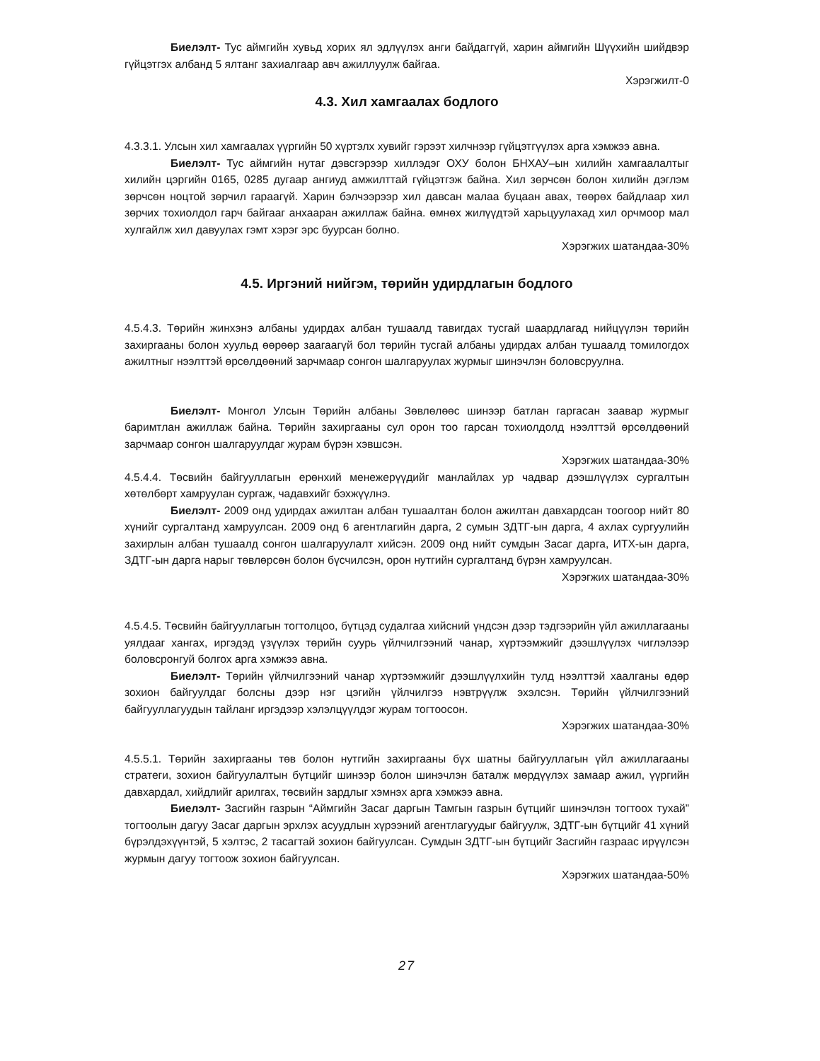Биелэлт- Тус аймгийн хувьд хорих ял эдлүүлэх анги байдаггүй, харин аймгийн Шүүхийн шийдвэр гүйцэтгэх албанд 5 ялтанг захиалгаар авч ажиллуулж байгаа.
Хэрэгжилт-0
4.3. Хил хамгаалах бодлого
4.3.3.1. Улсын хил хамгаалах үүргийн 50 хүртэлх хувийг гэрээт хилчнээр гүйцэтгүүлэх арга хэмжээ авна.
Биелэлт- Тус аймгийн нутаг дэвсгэрээр хиллэдэг ОХУ болон БНХАУ–ын хилийн хамгаалалтыг хилийн цэргийн 0165, 0285 дугаар ангиуд амжилттай гүйцэтгэж байна. Хил зөрчсөн болон хилийн дэглэм зөрчсөн ноцтой зөрчил гараагүй. Харин бэлчээрээр хил давсан малаа буцаан авах, төөрөх байдлаар хил зөрчих тохиолдол гарч байгааг анхааран ажиллаж байна. өмнөх жилүүдтэй харьцуулахад хил орчмоор мал хулгайлж хил давуулах гэмт хэрэг эрс буурсан болно.
Хэрэгжих шатандаа-30%
4.5. Иргэний нийгэм, төрийн удирдлагын бодлого
4.5.4.3. Төрийн жинхэнэ албаны удирдах албан тушаалд тавигдах тусгай шаардлагад нийцүүлэн төрийн захиргааны болон хуульд өөрөөр заагаагүй бол төрийн тусгай албаны удирдах албан тушаалд томилогдох ажилтныг нээлттэй өрсөлдөөний зарчмаар сонгон шалгаруулах журмыг шинэчлэн боловсруулна.
Биелэлт- Монгол Улсын Төрийн албаны Зөвлөлөөс шинээр батлан гаргасан заавар журмыг баримтлан ажиллаж байна. Төрийн захиргааны сул орон тоо гарсан тохиолдолд нээлттэй өрсөлдөөний зарчмаар сонгон шалгаруулдаг журам бүрэн хэвшсэн.
Хэрэгжих шатандаа-30%
4.5.4.4. Төсвийн байгууллагын ерөнхий менежерүүдийг манлайлах ур чадвар дээшлүүлэх сургалтын хөтөлбөрт хамруулан сургаж, чадавхийг бэхжүүлнэ.
Биелэлт- 2009 онд удирдах ажилтан албан тушаалтан болон ажилтан давхардсан тоогоор нийт 80 хүнийг сургалтанд хамруулсан. 2009 онд 6 агентлагийн дарга, 2 сумын ЗДТГ-ын дарга, 4 ахлах сургуулийн захирлын албан тушаалд сонгон шалгаруулалт хийсэн. 2009 онд нийт сумдын Засаг дарга, ИТХ-ын дарга, ЗДТГ-ын дарга нарыг төвлөрсөн болон бүсчилсэн, орон нутгийн сургалтанд бүрэн хамруулсан.
Хэрэгжих шатандаа-30%
4.5.4.5. Төсвийн байгууллагын тогтолцоо, бүтцэд судалгаа хийсний үндсэн дээр тэдгээрийн үйл ажиллагааны уялдааг хангах, иргэдэд үзүүлэх төрийн суурь үйлчилгээний чанар, хүртээмжийг дээшлүүлэх чиглэлээр боловсронгуй болгох арга хэмжээ авна.
Биелэлт- Төрийн үйлчилгээний чанар хүртээмжийг дээшлүүлхийн тулд нээлттэй хаалганы өдөр зохион байгуулдаг болсны дээр нэг цэгийн үйлчилгээ нэвтрүүлж эхэлсэн. Төрийн үйлчилгээний байгууллагуудын тайланг иргэдээр хэлэлцүүлдэг журам тогтоосон.
Хэрэгжих шатандаа-30%
4.5.5.1. Төрийн захиргааны төв болон нутгийн захиргааны бүх шатны байгууллагын үйл ажиллагааны стратеги, зохион байгуулалтын бүтцийг шинээр болон шинэчлэн баталж мөрдүүлэх замаар ажил, үүргийн давхардал, хийдлийг арилгах, төсвийн зардлыг хэмнэх арга хэмжээ авна.
Биелэлт- Засгийн газрын “Аймгийн Засаг даргын Тамгын газрын бүтцийг шинэчлэн тогтоох тухай” тогтоолын дагуу Засаг даргын эрхлэх асуудлын хүрээний агентлагуудыг байгуулж, ЗДТГ-ын бүтцийг 41 хүний бүрэлдэхүүнтэй, 5 хэлтэс, 2 тасагтай зохион байгуулсан. Сумдын ЗДТГ-ын бүтцийг Засгийн газраас ирүүлсэн журмын дагуу тогтоож зохион байгуулсан.
Хэрэгжих шатандаа-50%
27